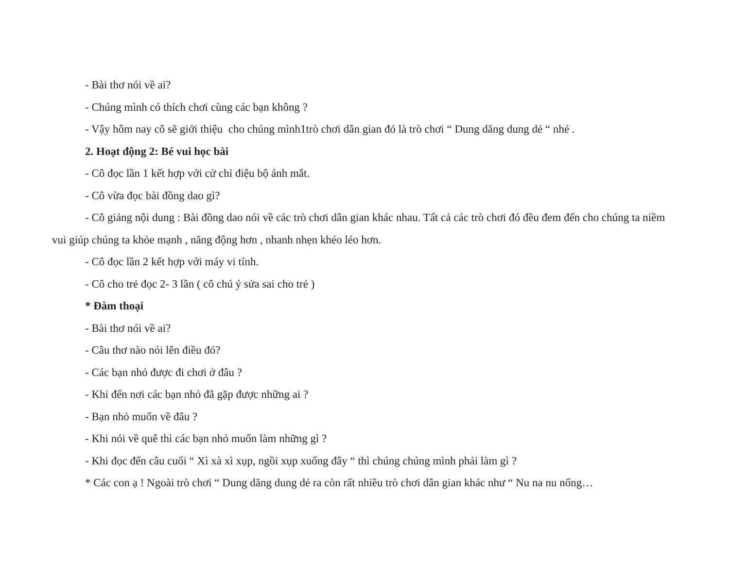- Bài thơ nói về ai?
- Chúng mình có thích chơi cùng các bạn không ?
- Vậy hôm nay cô sẽ giới thiệu cho chúng mình1trò chơi dân gian đó là trò chơi “ Dung dăng dung dẻ “ nhé .
2. Hoạt động 2: Bé vui học bài
- Cô đọc lần 1 kết hợp với cử chỉ điệu bộ ánh mắt.
- Cô vừa đọc bài đồng dao gì?
- Cô giảng nội dung : Bài đồng dao nói về các trò chơi dân gian khác nhau. Tất cả các trò chơi đó đều đem đến cho chúng ta niềm vui giúp chúng ta khỏe mạnh , năng động hơn , nhanh nhẹn khéo léo hơn.
- Cô đọc lần 2 kết hợp với máy vi tính.
- Cô cho trẻ đọc 2- 3 lần ( cô chú ý sửa sai cho trẻ )
* Đàm thoại
- Bài thơ nói về ai?
- Câu thơ nào nói lên điều đó?
- Các bạn nhỏ được đi chơi ở đâu ?
- Khi đến nơi các bạn nhỏ đã gặp được những ai ?
- Bạn nhỏ muốn về đâu ?
- Khi nói về quê thì các bạn nhỏ muốn làm những gì ?
- Khi đọc đến câu cuối “ Xì xà xì xụp, ngồi xụp xuống đây “ thì chúng chúng mình phải làm gì ?
* Các con ạ ! Ngoài trò chơi “ Dung dăng dung dẻ ra còn rất nhiều trò chơi dân gian khác như “ Nu na nu nống…